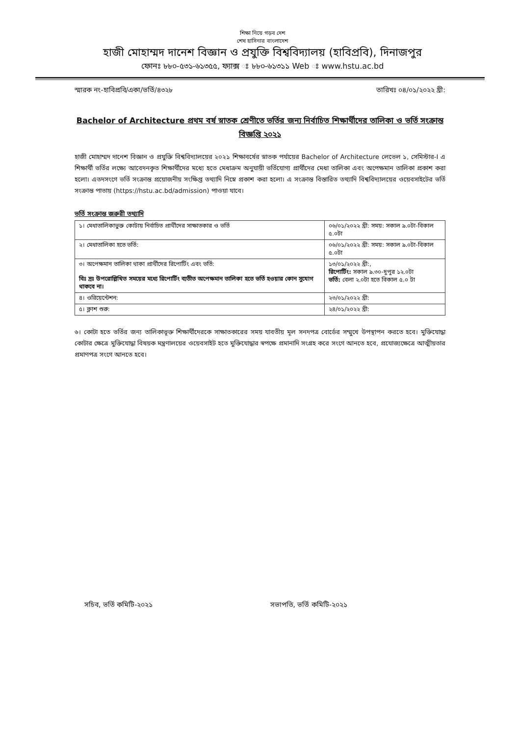শিক্ষা নিয়ে গড়ব দেশ
শেখ হাসিনার বাংলাদেশ
হাজী মোহাম্মদ দানেশ বিজ্ঞান ও প্রযুক্তি বিশ্ববিদ্যালয় (হাবিপ্রবি), দিনাজপুর
ফোনঃ ৮৮০-৫৩১-৬১৩৫৫, ফ্যাক্স ঃ ৮৮০-৬১৩১১ Web ঃ www.hstu.ac.bd
স্মারক নং-হাবিপ্রবি/একা/ভর্তি/৪৩২৮ তারিখঃ ০৪/০১/২০২২ খ্রী:
Bachelor of Architecture প্রথম বর্ষ স্নাতক শ্রেণীতে ভর্তির জন্য নির্বাচিত শিক্ষার্থীদের তালিকা ও ভর্তি সংক্রান্ত বিজ্ঞপ্তি ২০২১
হাজী মোহাম্মদ দানেশ বিজ্ঞান ও প্রযুক্তি বিশ্ববিদ্যালয়ের ২০২১ শিক্ষাবর্ষের স্নাতক পর্যায়ের Bachelor of Architecture লেভেল ১, সেমিস্টার-I এ শিক্ষার্থী ভর্তির লক্ষ্যে আবেদনকৃত শিক্ষার্থীদের মধ্যে হতে মেধাক্রম অনুযায়ী ভর্তিযোগ্য প্রার্থীদের মেধা তালিকা এবং অপেক্ষমান তালিকা প্রকাশ করা হলো। এতদসংগে ভর্তি সংক্রান্ত প্রয়োজনীয় সংক্ষিপ্ত তথ্যাদি নিম্নে প্রকাশ করা হলো। এ সংক্রান্ত বিস্তারিত তথ্যাদি বিশ্ববিদ্যালয়ের ওয়েবসাইটের ভর্তি সংক্রান্ত পাতায় (https://hstu.ac.bd/admission) পাওয়া যাবে।
ভর্তি সংক্রান্ত জরুরী তথ্যাদি
| ১। মেধাতালিকাভুক্ত কোটায় নির্বাচিত প্রার্থীদের সাক্ষাতকার ও ভর্তি | ০৬/০১/২০২২ খ্রী: সময়: সকাল ৯.০টা-বিকাল ৫.০টা |
| ২। মেধাতালিকা হতে ভর্তি: | ০৬/০১/২০২২ খ্রী: সময়: সকাল ৯.০টা-বিকাল ৫.০টা |
| ৩। অপেক্ষমান তালিকা থাকা প্রার্থীদের রিপোর্টিং এবং ভর্তি: বিঃ দ্রঃ উপরোল্লিখিত সময়ের মধ্যে রিপোর্টিং ব্যতীত অপেক্ষমান তালিকা হতে ভর্তি হওয়ার কোন সুযোগ থাকবে না। | ১৩/০১/২০২২ খ্রী:, রিপোর্টিং: সকাল ৯.৩০-দুপুর ১২.০টা ভর্তি: বেলা ২.০টা হতে বিকাল ৫.০ টা |
| ৪। ওরিয়েন্টেশন: | ২৩/০১/২০২২ খ্রী: |
| ৫। ক্লাশ শুরু: | ২৪/০১/২০২২ খ্রী: |
৬। কোটা হতে ভর্তির জন্য তালিকাভূক্ত শিক্ষার্থীদেরকে সাক্ষাতকারের সময় যাবতীয় মূল সনদপত্র বোর্ডের সম্মুখে উপস্থাপন করতে হবে। মুক্তিযোদ্ধা কোটার ক্ষেত্রে মুক্তিযোদ্ধা বিষয়ক মন্ত্রণালয়ের ওয়েবসাইট হতে মুক্তিযোদ্ধার স্বপক্ষে প্রমানাদি সংগ্রহ করে সংগে আনতে হবে, প্রযোজ্যক্ষেত্রে আত্মীয়তার প্রমাণপত্র সংগে আনতে হবে।
সচিব, ভর্তি কমিটি-২০২১ সভাপতি, ভর্তি কমিটি-২০২১